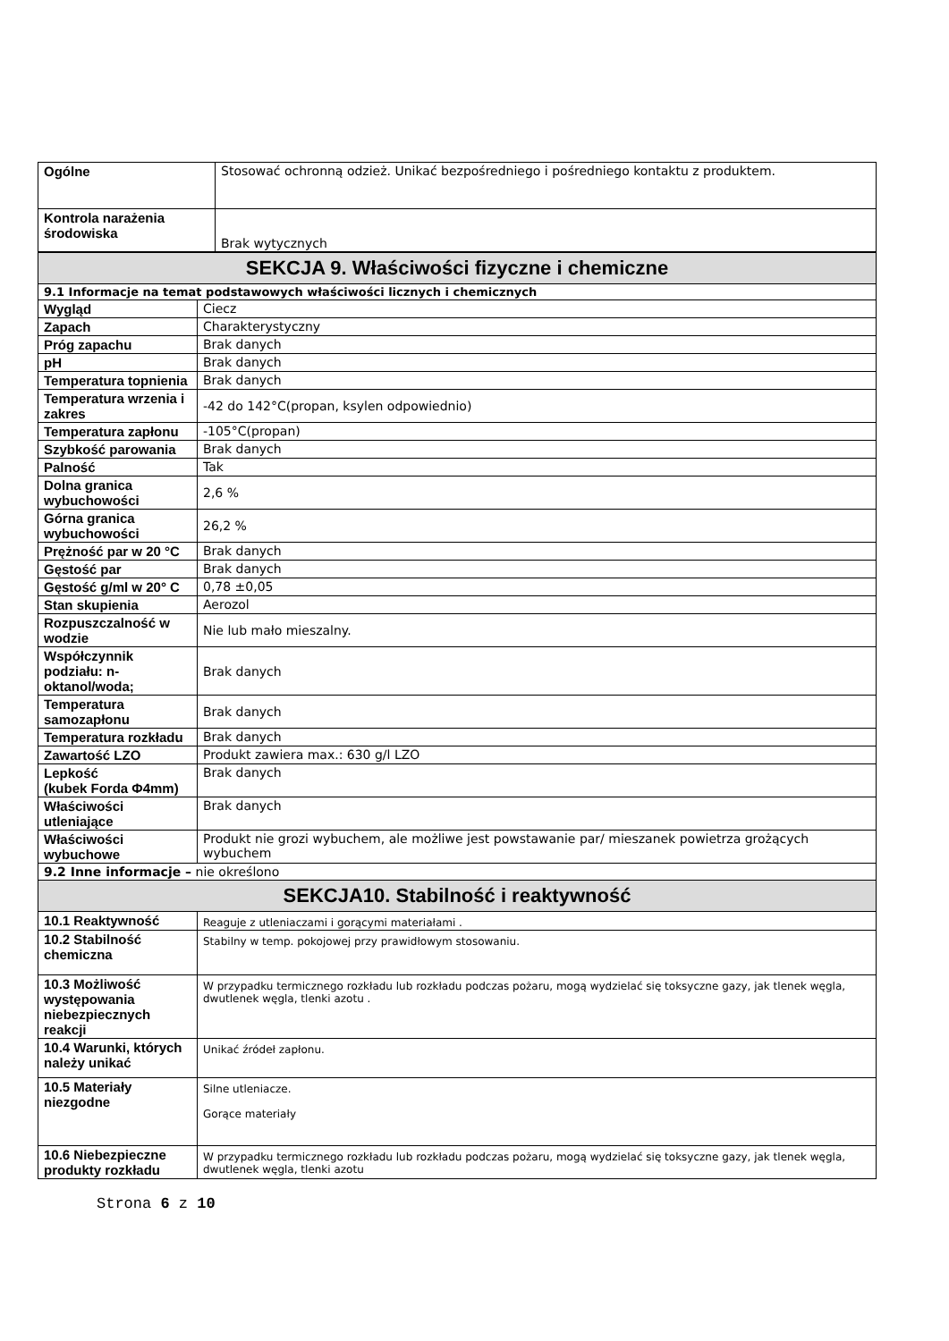| Ogólne | Stosować ochronną odzież. Unikać bezpośredniego i pośredniego kontaktu z produktem. |
| Kontrola narażenia środowiska | Brak wytycznych |
| SEKCJA 9. Właściwości fizyczne i chemiczne | |
| 9.1 Informacje na temat podstawowych właściwości licznych i chemicznych | |
| Wygląd | Ciecz |
| Zapach | Charakterystyczny |
| Próg zapachu | Brak danych |
| pH | Brak danych |
| Temperatura topnienia | Brak danych |
| Temperatura wrzenia i zakres | -42 do 142°C(propan, ksylen odpowiednio) |
| Temperatura zapłonu | -105°C(propan) |
| Szybkość parowania | Brak danych |
| Palność | Tak |
| Dolna granica wybuchowości | 2,6 % |
| Górna granica wybuchowości | 26,2 % |
| Prężność par w 20 °C | Brak danych |
| Gęstość par | Brak danych |
| Gęstość g/ml w 20° C | 0,78 ±0,05 |
| Stan skupienia | Aerozol |
| Rozpuszczalność w wodzie | Nie lub mało mieszalny. |
| Współczynnik podziału: n-oktanol/woda; | Brak danych |
| Temperatura samozapłonu | Brak danych |
| Temperatura rozkładu | Brak danych |
| Zawartość LZO | Produkt zawiera max.: 630 g/l LZO |
| Lepkość (kubek Forda Φ4mm) | Brak danych |
| Właściwości utleniające | Brak danych |
| Właściwości wybuchowe | Produkt nie grozi wybuchem, ale możliwe jest powstawanie par/ mieszanek powietrza grożących wybuchem |
| 9.2 Inne informacje – nie określono | |
| SEKCJA10. Stabilność i reaktywność | |
| 10.1 Reaktywność | Reaguje z utleniaczami i gorącymi materiałami . |
| 10.2 Stabilność chemiczna | Stabilny w temp. pokojowej przy prawidłowym stosowaniu. |
| 10.3 Możliwość występowania niebezpiecznych reakcji | W przypadku termicznego rozkładu lub rozkładu podczas pożaru, mogą wydzielać się toksyczne gazy, jak tlenek węgla, dwutlenek węgla, tlenki azotu . |
| 10.4 Warunki, których należy unikać | Unikać źródeł zapłonu. |
| 10.5 Materiały niezgodne | Silne utleniacze. Gorące materiały |
| 10.6 Niebezpieczne produkty rozkładu | W przypadku termicznego rozkładu lub rozkładu podczas pożaru, mogą wydzielać się toksyczne gazy, jak tlenek węgla, dwutlenek węgla, tlenki azotu |
Strona 6 z 10